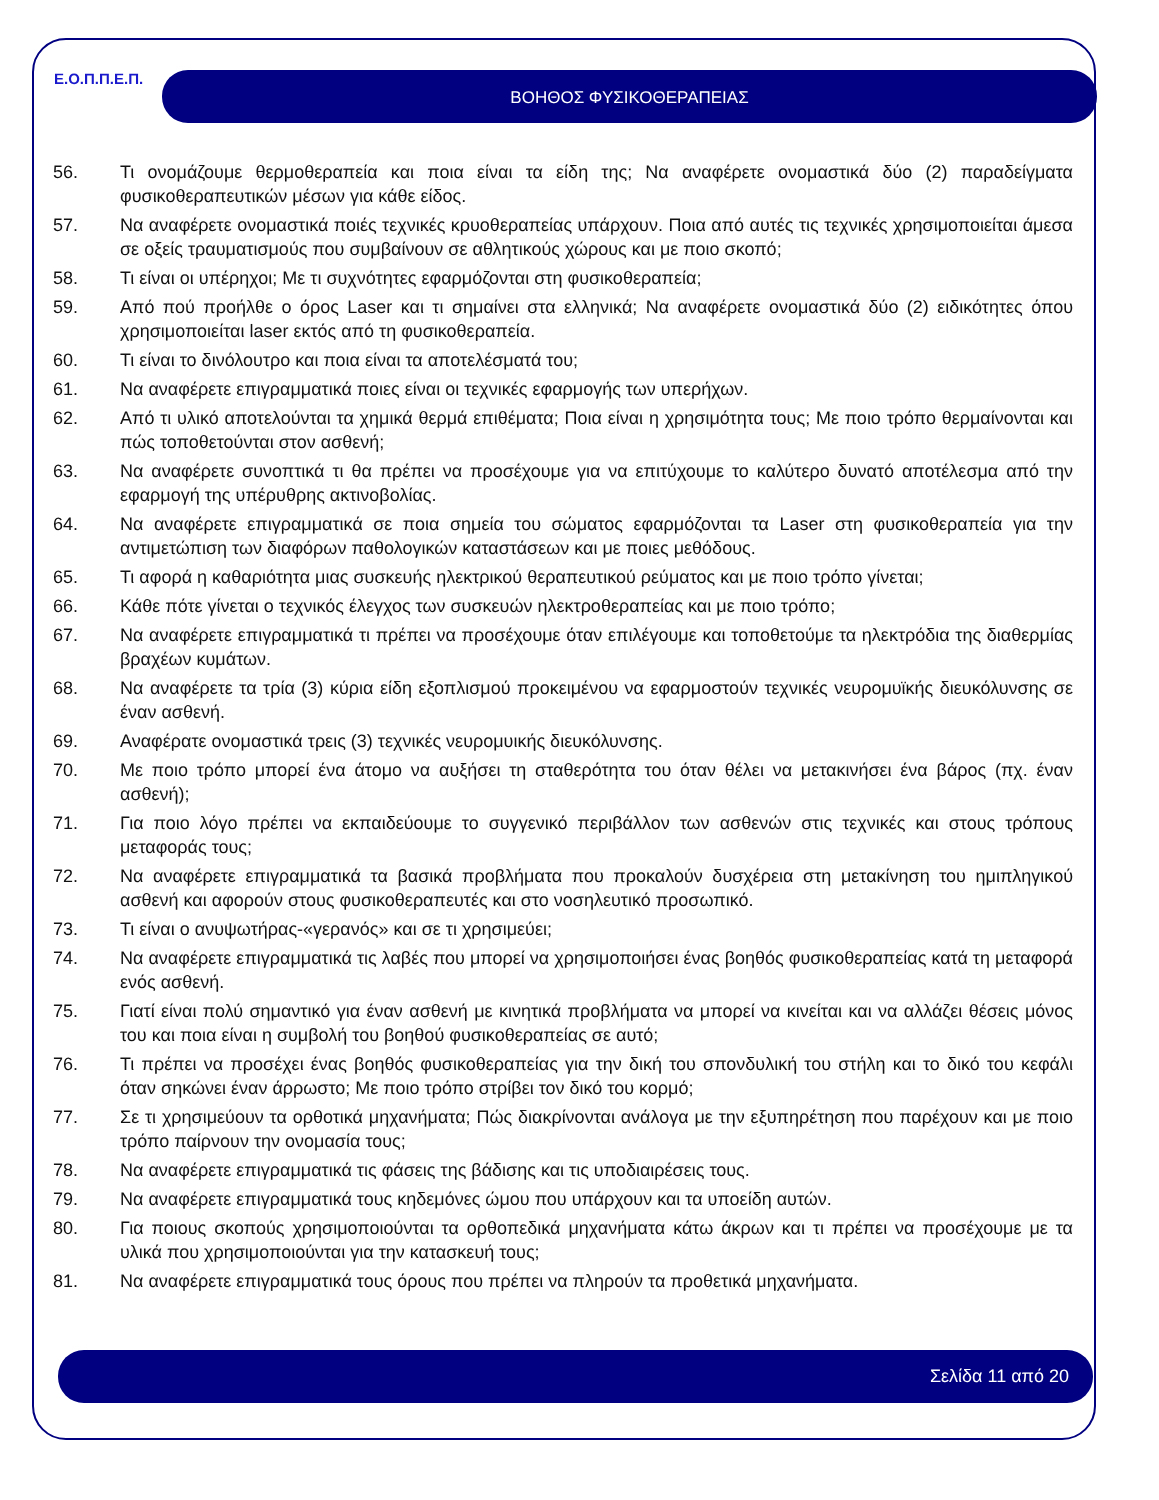Ε.Ο.Π.Π.Ε.Π. ΒΟΗΘΟΣ ΦΥΣΙΚΟΘΕΡΑΠΕΙΑΣ
56. Τι ονομάζουμε θερμοθεραπεία και ποια είναι τα είδη της; Να αναφέρετε ονομαστικά δύο (2) παραδείγματα φυσικοθεραπευτικών μέσων για κάθε είδος.
57. Να αναφέρετε ονομαστικά ποιές τεχνικές κρυοθεραπείας υπάρχουν. Ποια από αυτές τις τεχνικές χρησιμοποιείται άμεσα σε οξείς τραυματισμούς που συμβαίνουν σε αθλητικούς χώρους και με ποιο σκοπό;
58. Τι είναι οι υπέρηχοι; Με τι συχνότητες εφαρμόζονται στη φυσικοθεραπεία;
59. Από πού προήλθε ο όρος Laser και τι σημαίνει στα ελληνικά; Να αναφέρετε ονομαστικά δύο (2) ειδικότητες όπου χρησιμοποιείται laser εκτός από τη φυσικοθεραπεία.
60. Τι είναι το δινόλουτρο και ποια είναι τα αποτελέσματά του;
61. Να αναφέρετε επιγραμματικά ποιες είναι οι τεχνικές εφαρμογής των υπερήχων.
62. Από τι υλικό αποτελούνται τα χημικά θερμά επιθέματα; Ποια είναι η χρησιμότητα τους; Με ποιο τρόπο θερμαίνονται και πώς τοποθετούνται στον ασθενή;
63. Να αναφέρετε συνοπτικά τι θα πρέπει να προσέχουμε για να επιτύχουμε το καλύτερο δυνατό αποτέλεσμα από την εφαρμογή της υπέρυθρης ακτινοβολίας.
64. Να αναφέρετε επιγραμματικά σε ποια σημεία του σώματος εφαρμόζονται τα Laser στη φυσικοθεραπεία για την αντιμετώπιση των διαφόρων παθολογικών καταστάσεων και με ποιες μεθόδους.
65. Τι αφορά η καθαριότητα μιας συσκευής ηλεκτρικού θεραπευτικού ρεύματος και με ποιο τρόπο γίνεται;
66. Κάθε πότε γίνεται ο τεχνικός έλεγχος των συσκευών ηλεκτροθεραπείας και με ποιο τρόπο;
67. Να αναφέρετε επιγραμματικά τι πρέπει να προσέχουμε όταν επιλέγουμε και τοποθετούμε τα ηλεκτρόδια της διαθερμίας βραχέων κυμάτων.
68. Να αναφέρετε τα τρία (3) κύρια είδη εξοπλισμού προκειμένου να εφαρμοστούν τεχνικές νευρομυϊκής διευκόλυνσης σε έναν ασθενή.
69. Αναφέρατε ονομαστικά τρεις (3) τεχνικές νευρομυικής διευκόλυνσης.
70. Με ποιο τρόπο μπορεί ένα άτομο να αυξήσει τη σταθερότητα του όταν θέλει να μετακινήσει ένα βάρος (πχ. έναν ασθενή);
71. Για ποιο λόγο πρέπει να εκπαιδεύουμε το συγγενικό περιβάλλον των ασθενών στις τεχνικές και στους τρόπους μεταφοράς τους;
72. Να αναφέρετε επιγραμματικά τα βασικά προβλήματα που προκαλούν δυσχέρεια στη μετακίνηση του ημιπληγικού ασθενή και αφορούν στους φυσικοθεραπευτές και στο νοσηλευτικό προσωπικό.
73. Τι είναι ο ανυψωτήρας-«γερανός» και σε τι χρησιμεύει;
74. Να αναφέρετε επιγραμματικά τις λαβές που μπορεί να χρησιμοποιήσει ένας βοηθός φυσικοθεραπείας κατά τη μεταφορά ενός ασθενή.
75. Γιατί είναι πολύ σημαντικό για έναν ασθενή με κινητικά προβλήματα να μπορεί να κινείται και να αλλάζει θέσεις μόνος του και ποια είναι η συμβολή του βοηθού φυσικοθεραπείας σε αυτό;
76. Τι πρέπει να προσέχει ένας βοηθός φυσικοθεραπείας για την δική του σπονδυλική του στήλη και το δικό του κεφάλι όταν σηκώνει έναν άρρωστο; Με ποιο τρόπο στρίβει τον δικό του κορμό;
77. Σε τι χρησιμεύουν τα ορθοτικά μηχανήματα; Πώς διακρίνονται ανάλογα με την εξυπηρέτηση που παρέχουν και με ποιο τρόπο παίρνουν την ονομασία τους;
78. Να αναφέρετε επιγραμματικά τις φάσεις της βάδισης και τις υποδιαιρέσεις τους.
79. Να αναφέρετε επιγραμματικά τους κηδεμόνες ώμου που υπάρχουν και τα υποείδη αυτών.
80. Για ποιους σκοπούς χρησιμοποιούνται τα ορθοπεδικά μηχανήματα κάτω άκρων και τι πρέπει να προσέχουμε με τα υλικά που χρησιμοποιούνται για την κατασκευή τους;
81. Να αναφέρετε επιγραμματικά τους όρους που πρέπει να πληρούν τα προθετικά μηχανήματα.
Σελίδα 11 από 20